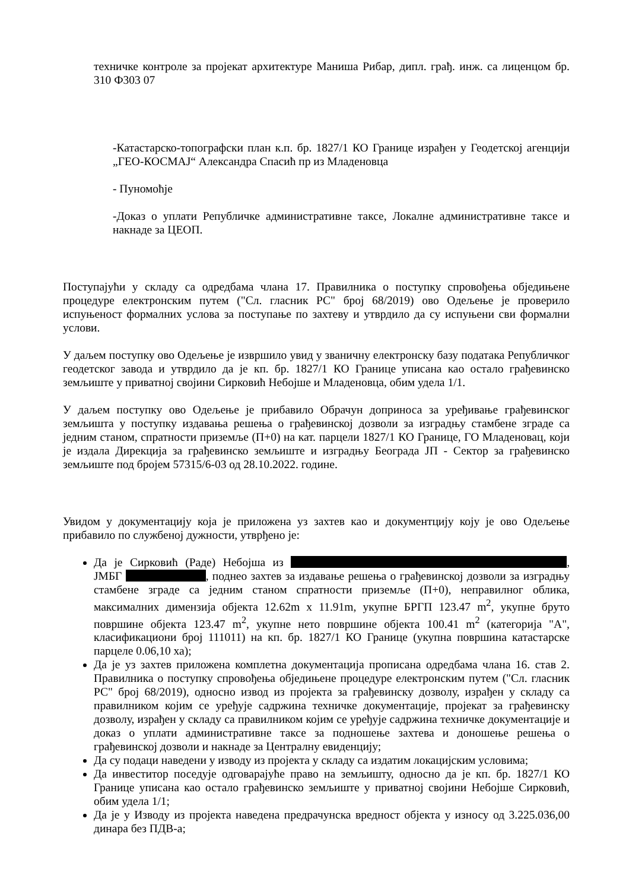техничке контроле за пројекат архитектуре Маниша Рибар, дипл. грађ. инж. са лиценцом бр. 310 Ф303 07
-Катастарско-топографски план к.п. бр. 1827/1 КО Границе израђен у Геодетској агенцији „ГЕО-КОСМАЈ“ Александра Спасић пр из Младеновца
- Пуномоћје
-Доказ о уплати Републичке административне таксе, Локалне административне таксе и накнаде за ЦЕОП.
Поступајући у складу са одредбама члана 17. Правилника о поступку спровођења обједињене процедуре електронским путем ("Сл. гласник РС" број 68/2019) ово Одељење је проверило испуњеност формалних услова за поступање по захтеву и утврдило да су испуњени сви формални услови.
У даљем поступку ово Одељење је извршило увид у званичну електронску базу података Републичког геодетског завода и утврдило да је кп. бр. 1827/1 КО Границе уписана као остало грађевинско земљиште у приватној својини Сирковић Небојше и Младеновца, обим удела 1/1.
У даљем поступку ово Одељење је прибавило Обрачун доприноса за уређивање грађевинског земљишта у поступку издавања решења о грађевинској дозволи за изградњу стамбене зграде са једним станом, спратности приземље (П+0) на кат. парцели 1827/1 КО Границе, ГО Младеновац, који је издала Дирекција за грађевинско земљиште и изградњу Београда ЈП - Сектор за грађевинско земљиште под бројем 57315/6-03 од 28.10.2022. године.
Увидом у документацију која је приложена уз захтев као и документцију коју је ово Одељење прибавило по службеној дужности, утврђено је:
Да је Сирковић (Раде) Небојша из , ЈМБГ , поднео захтев за издавање решења о грађевинској дозволи за изградњу стамбене зграде са једним станом спратности приземље (П+0), неправилног облика, максималних димензија објекта 12.62m x 11.91m, укупне БРГП 123.47 m<sup>2</sup>, укупне бруто површине објекта 123.47 m<sup>2</sup>, укупне нето површине објекта 100.41 m<sup>2</sup> (категорија "А", класификациони број 111011) на кп. бр. 1827/1 КО Границе (укупна површина катастарске парцеле 0.06,10 ха);
Да је уз захтев приложена комплетна документација прописана одредбама члана 16. став 2. Правилника о поступку спровођења обједињене процедуре електронским путем ("Сл. гласник РС" број 68/2019), односно извод из пројекта за грађевинску дозволу, израђен у складу са правилником којим се уређује садржина техничке документације, пројекат за грађевинску дозволу, израђен у складу са правилником којим се уређује садржина техничке документације и доказ о уплати административне таксе за подношење захтева и доношење решења о грађевинској дозволи и накнаде за Централну евиденцију;
Да су подаци наведени у изводу из пројекта у складу са издатим локацијским условима;
Да инвеститор поседује одговарајуће право на земљишту, односно да је кп. бр. 1827/1 КО Границе уписана као остало грађевинско земљиште у приватној својини Небојше Сирковић, обим удела 1/1;
Да је у Изводу из пројекта наведена предрачунска вредност објекта у износу од 3.225.036,00 динара без ПДВ-а;